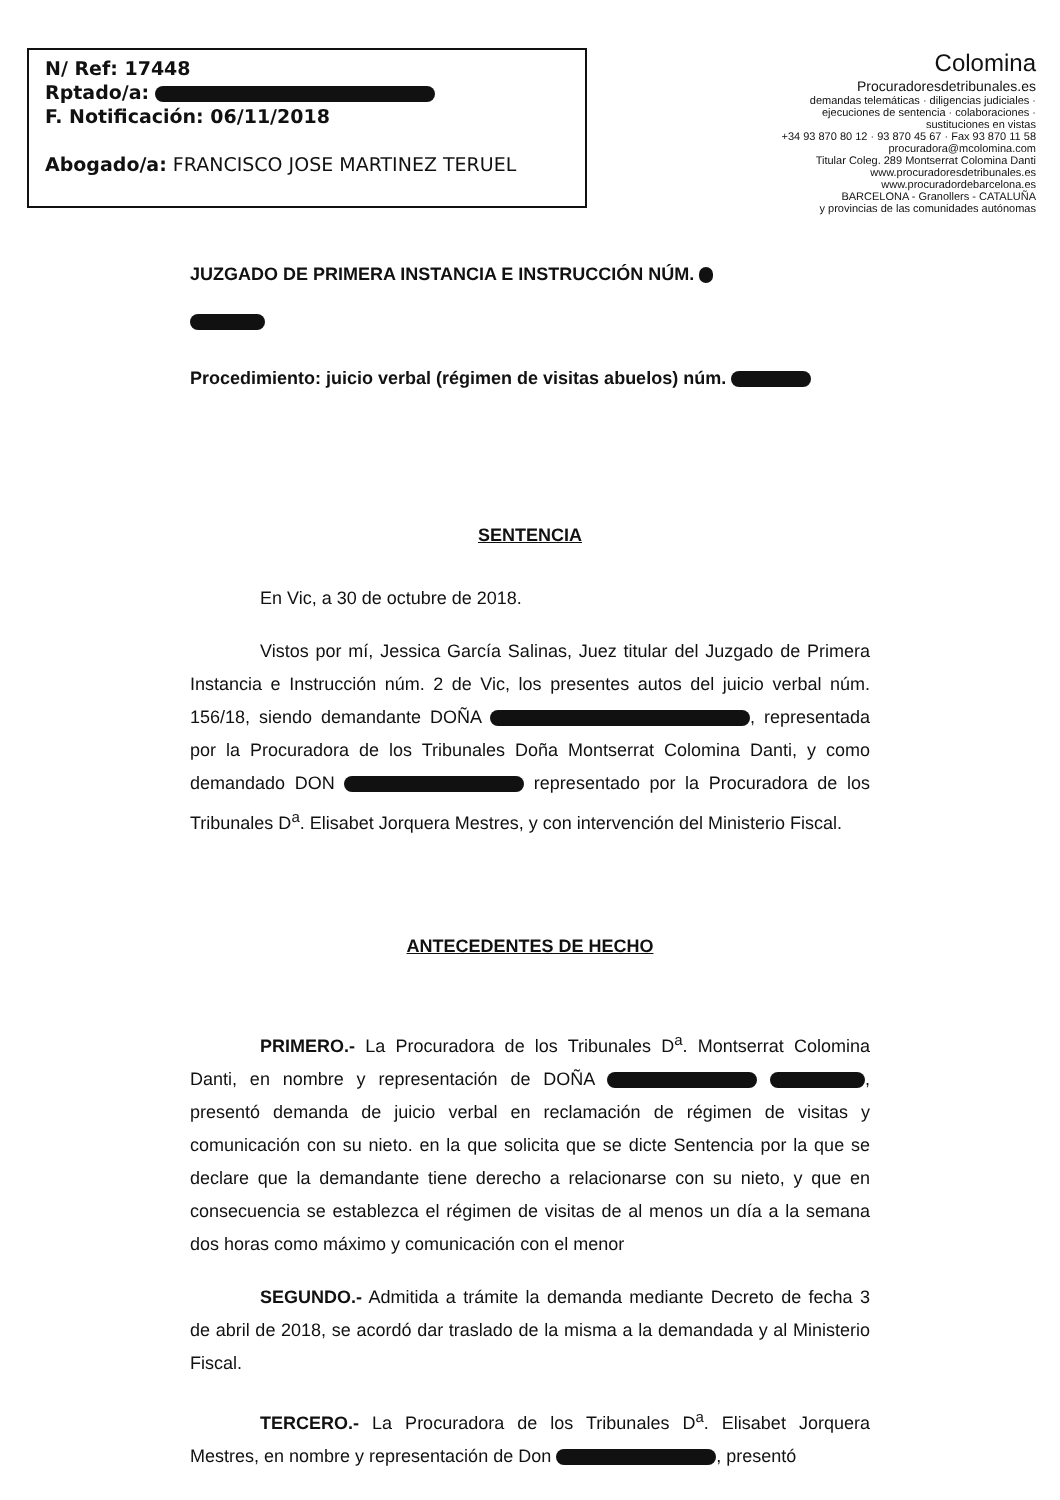N/ Ref: 17448
Rptado/a:
F. Notificación: 06/11/2018
Abogado/a: FRANCISCO JOSE MARTINEZ TERUEL
Colomina
Procuradoresdetribunales.es
demandas telemáticas · diligencias judiciales · ejecuciones de sentencia · colaboraciones · sustituciones en vistas
+34 93 870 80 12 · 93 870 45 67 · Fax 93 870 11 58
procuradora@mcolomina.com
Titular Coleg. 289 Montserrat Colomina Danti www.procuradoresdetribunales.es www.procuradordebarcelona.es
BARCELONA - Granollers - CATALUÑA
y provincias de las comunidades autónomas
JUZGADO DE PRIMERA INSTANCIA E INSTRUCCIÓN NÚM.
Procedimiento: juicio verbal (régimen de visitas abuelos) núm.
SENTENCIA
En Vic, a 30 de octubre de 2018.
Vistos por mí, Jessica García Salinas, Juez titular del Juzgado de Primera Instancia e Instrucción núm. 2 de Vic, los presentes autos del juicio verbal núm. 156/18, siendo demandante DOÑA , representada por la Procuradora de los Tribunales Doña Montserrat Colomina Danti, y como demandado DON representado por la Procuradora de los Tribunales D<sup>a</sup>. Elisabet Jorquera Mestres, y con intervención del Ministerio Fiscal.
ANTECEDENTES DE HECHO
PRIMERO.- La Procuradora de los Tribunales D<sup>a</sup>. Montserrat Colomina Danti, en nombre y representación de DOÑA , presentó demanda de juicio verbal en reclamación de régimen de visitas y comunicación con su nieto. en la que solicita que se dicte Sentencia por la que se declare que la demandante tiene derecho a relacionarse con su nieto, y que en consecuencia se establezca el régimen de visitas de al menos un día a la semana dos horas como máximo y comunicación con el menor
SEGUNDO.- Admitida a trámite la demanda mediante Decreto de fecha 3 de abril de 2018, se acordó dar traslado de la misma a la demandada y al Ministerio Fiscal.
TERCERO.- La Procuradora de los Tribunales D<sup>a</sup>. Elisabet Jorquera Mestres, en nombre y representación de Don , presentó